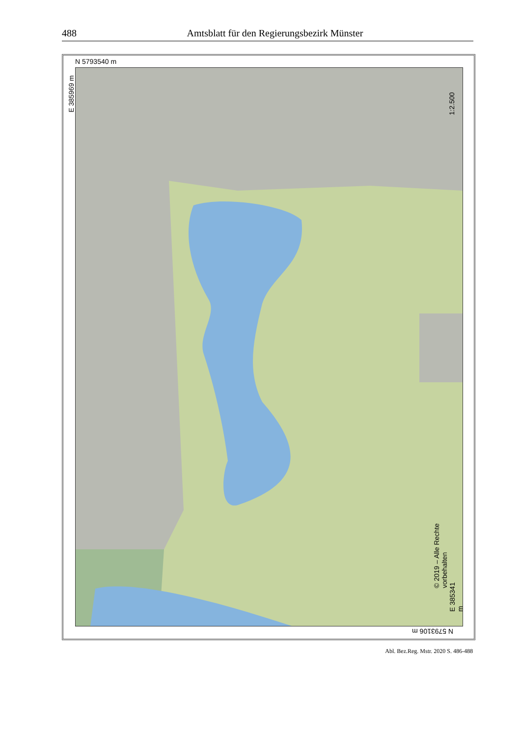488 Amtsblatt für den Regierungsbezirk Münster
N 5793540 m
E 385969 m
1:2.500
© 2019 – Alle Rechte vorbehalten
E 385341 m
N 5793106 m
Abl. Bez.Reg. Mstr. 2020 S. 486-488